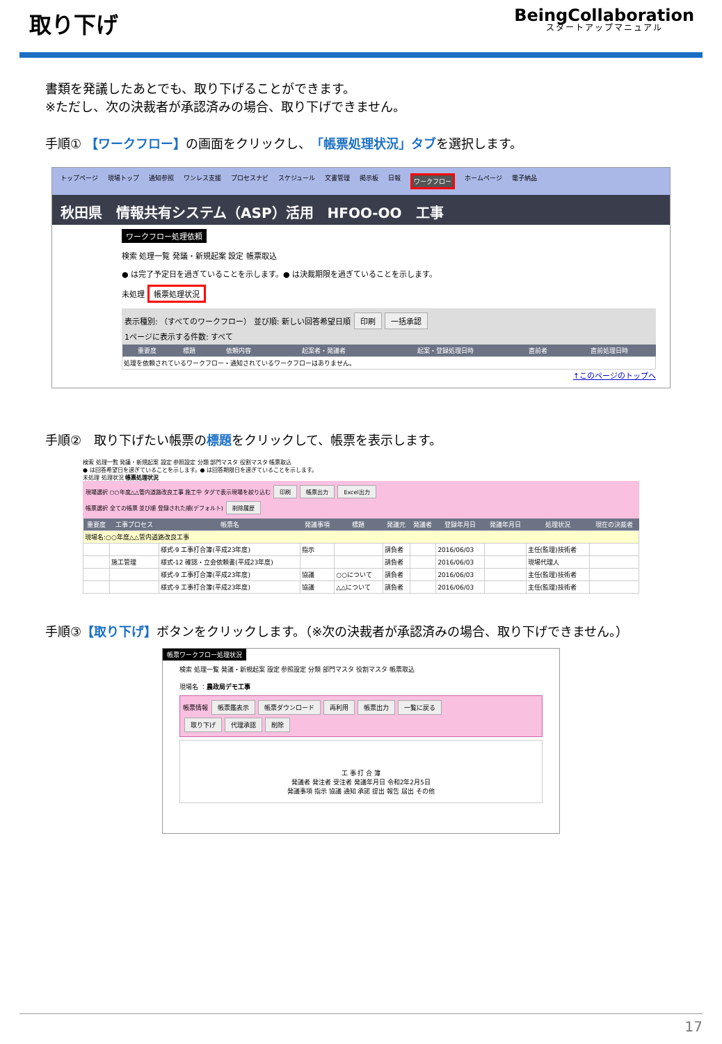取り下げ
BeingCollaboration
スタートアップマニュアル
書類を発議したあとでも、取り下げることができます。
※ただし、次の決裁者が承認済みの場合、取り下げできません。
手順① 【ワークフロー】の画面をクリックし、「帳票処理状況」タブを選択します。
トップページ 現場トップ 通知参照 ワンレス支援 プロセスナビ スケジュール 文書管理 掲示板 日報 ワークフロー ホームページ 電子納品
秋田県　情報共有システム（ASP）活用　HFOO-OO　工事
ワークフロー処理依頼
検索 処理一覧 発議・新規起案 設定 帳票取込
● は完了予定日を過ぎていることを示します。● は決裁期限を過ぎていることを示します。
未処理 帳票処理状況
表示種別: （すべてのワークフロー） 並び順: 新しい回答希望日順 印刷 一括承認
1ページに表示する件数: すべて
| 重要度 | 標題 | 依頼内容 | 起案者・発議者 | 起案・登録処理日時 | 直前者 | 直前処理日時 |
| --- | --- | --- | --- | --- | --- | --- |
| 処理を依頼されているワークフロー・通知されているワークフローはありません。 | | | | | | |
↑このページのトップへ
手順②　取り下げたい帳票の標題をクリックして、帳票を表示します。
検索 処理一覧 発議・新規起案 設定 参照設定 分類 部門マスタ 役割マスタ 帳票取込
● は回答希望日を過ぎていることを示します。● は回答期限日を過ぎていることを示します。
未処理 処理状況 帳票処理状況
現場選択 ○○年度△△管内道路改良工事 施工中 タグで表示現場を絞り込む 印刷 帳票出力 Excel出力
帳票選択 全ての帳票 並び順 登録された順(デフォルト) 削除履歴
| 重要度 | 工事プロセス | 帳票名 | 発議事項 | 標題 | 発議元 | 発議者 | 登録年月日 | 発議年月日 | 処理状況 | 現在の決裁者 |
| --- | --- | --- | --- | --- | --- | --- | --- | --- | --- | --- |
| 現場名:○○年度△△管内道路改良工事 | | | | | | | | | | |
| | | 様式-9 工事打合簿(平成23年度) | 指示 | | 請負者 | | 2016/06/03 | | 主任(監理)技術者 | |
| | 施工管理 | 様式-12 確認・立会依頼書(平成23年度) | | | 請負者 | | 2016/06/03 | | 現場代理人 | |
| | | 様式-9 工事打合簿(平成23年度) | 協議 | ○○について | 請負者 | | 2016/06/03 | | 主任(監理)技術者 | |
| | | 様式-9 工事打合簿(平成23年度) | 協議 | △△について | 請負者 | | 2016/06/03 | | 主任(監理)技術者 | |
手順③【取り下げ】ボタンをクリックします。（※次の決裁者が承認済みの場合、取り下げできません。）
帳票ワークフロー処理状況
検索 処理一覧 発議・新規起案 設定 参照設定 分類 部門マスタ 役割マスタ 帳票取込
現場名 ：農政局デモ工事
帳票情報 帳票鑑表示 帳票ダウンロード 再利用 帳票出力 一覧に戻る
取り下げ 代理承認 削除
工 事 打 合 簿
発議者 発注者 受注者 発議年月日 令和2年2月5日
発議事項 指示 協議 通知 承諾 提出 報告 届出 その他
17